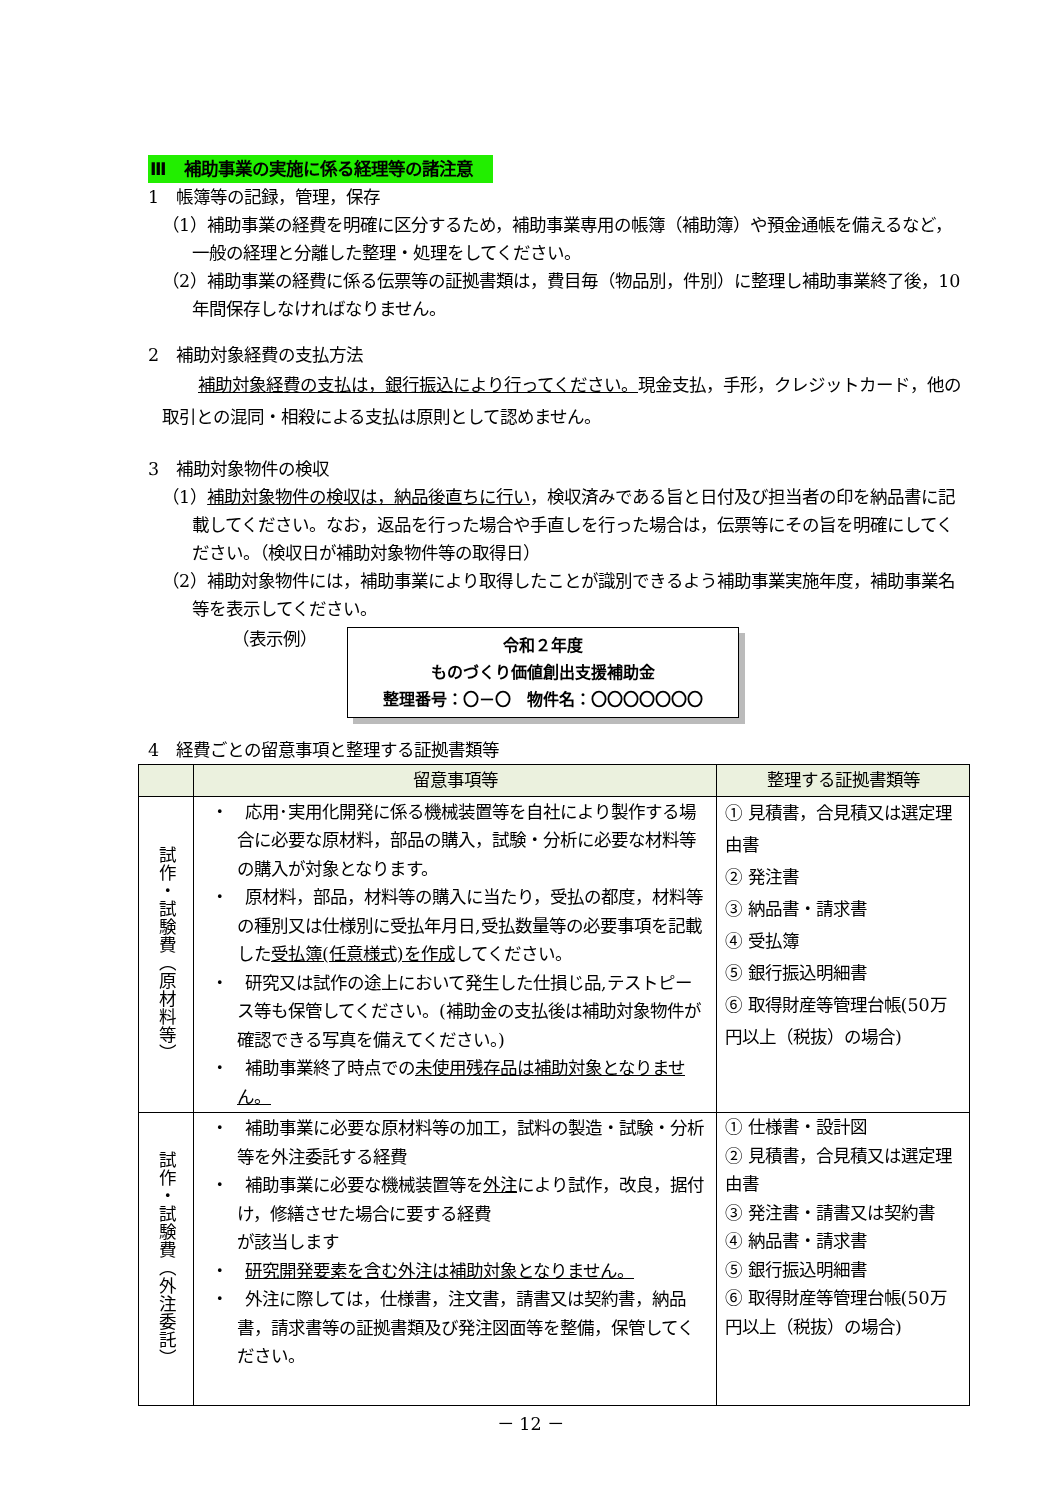Ⅲ　補助事業の実施に係る経理等の諸注意
1　帳簿等の記録，管理，保存
（1）補助事業の経費を明確に区分するため，補助事業専用の帳簿（補助簿）や預金通帳を備えるなど，一般の経理と分離した整理・処理をしてください。
（2）補助事業の経費に係る伝票等の証拠書類は，費目毎（物品別，件別）に整理し補助事業終了後，10年間保存しなければなりません。
2　補助対象経費の支払方法
補助対象経費の支払は，銀行振込により行ってください。現金支払，手形，クレジットカード，他の取引との混同・相殺による支払は原則として認めません。
3　補助対象物件の検収
（1）補助対象物件の検収は，納品後直ちに行い，検収済みである旨と日付及び担当者の印を納品書に記載してください。なお，返品を行った場合や手直しを行った場合は，伝票等にその旨を明確にしてください。（検収日が補助対象物件等の取得日）
（2）補助対象物件には，補助事業により取得したことが識別できるよう補助事業実施年度，補助事業名等を表示してください。
（表示例）
令和２年度
ものづくり価値創出支援補助金
整理番号：〇－〇　物件名：〇〇〇〇〇〇〇
4　経費ごとの留意事項と整理する証拠書類等
| | 留意事項等 | 整理する証拠書類等 |
| --- | --- | --- |
| 試作・試験費（原材料等） | ・ 応用･実用化開発に係る機械装置等を自社により製作する場合に必要な原材料，部品の購入，試験・分析に必要な材料等の購入が対象となります。 ・ 原材料，部品，材料等の購入に当たり，受払の都度，材料等の種別又は仕様別に受払年月日,受払数量等の必要事項を記載した 受払簿(任意様式)を作成 してください。 ・ 研究又は試作の途上において発生した仕損じ品,テストピース等も保管してください。(補助金の支払後は補助対象物件が確認できる写真を備えてください。) ・ 補助事業終了時点での 未使用残存品は補助対象となりません。 | ① 見積書，合見積又は選定理由書 ② 発注書 ③ 納品書・請求書 ④ 受払簿 ⑤ 銀行振込明細書 ⑥ 取得財産等管理台帳(50万円以上（税抜）の場合) |
| 試作・試験費（外注委託） | ・ 補助事業に必要な原材料等の加工，試料の製造・試験・分析等を外注委託する経費 ・ 補助事業に必要な機械装置等を 外注 により試作，改良，据付け，修繕させた場合に要する経費 が該当します ・ 研究開発要素を含む外注は補助対象となりません。 ・ 外注に際しては，仕様書，注文書，請書又は契約書，納品書，請求書等の証拠書類及び発注図面等を整備，保管してください。 | ① 仕様書・設計図 ② 見積書，合見積又は選定理由書 ③ 発注書・請書又は契約書 ④ 納品書・請求書 ⑤ 銀行振込明細書 ⑥ 取得財産等管理台帳(50万円以上（税抜）の場合) |
－ 12 －